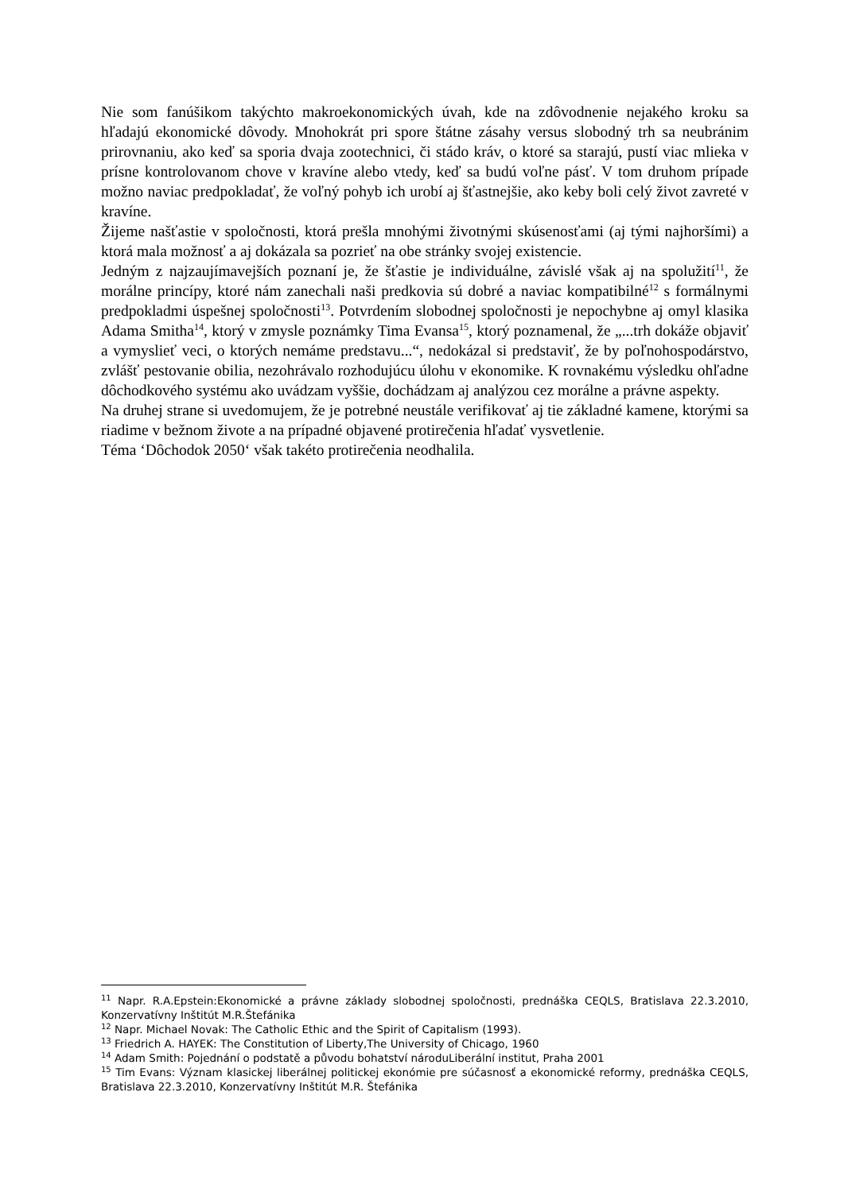Nie som fanúšikom takýchto makroekonomických úvah, kde na zdôvodnenie nejakého kroku sa hľadajú ekonomické dôvody. Mnohokrát pri spore štátne zásahy versus slobodný trh sa neubránim prirovnaniu, ako keď sa sporia dvaja zootechnici, či stádo kráv, o ktoré sa starajú, pustí viac mlieka v prísne kontrolovanom chove v kravíne alebo vtedy, keď sa budú voľne pásť. V tom druhom prípade možno naviac predpokladať, že voľný pohyb ich urobí aj šťastnejšie, ako keby boli celý život zavreté v kravíne.
Žijeme našťastie v spoločnosti, ktorá prešla mnohými životnými skúsenosťami (aj tými najhoršími) a ktorá mala možnosť a aj dokázala sa pozrieť na obe stránky svojej existencie.
Jedným z najzaujímavejších poznaní je, že šťastie je individuálne, závislé však aj na spolužití<sup>11</sup>, že morálne princípy, ktoré nám zanechali naši predkovia sú dobré a naviac kompatibilné<sup>12</sup> s formálnymi predpokladmi úspešnej spoločnosti<sup>13</sup>. Potvrdením slobodnej spoločnosti je nepochybne aj omyl klasika Adama Smitha<sup>14</sup>, ktorý v zmysle poznámky Tima Evansa<sup>15</sup>, ktorý poznamenal, že „...trh dokáže objaviť a vymyslieť veci, o ktorých nemáme predstavu...“, nedokázal si predstaviť, že by poľnohospodárstvo, zvlášť pestovanie obilia, nezohrávalo rozhodujúcu úlohu v ekonomike. K rovnakému výsledku ohľadne dôchodkového systému ako uvádzam vyššie, dochádzam aj analýzou cez morálne a právne aspekty.
Na druhej strane si uvedomujem, že je potrebné neustále verifikovať aj tie základné kamene, ktorými sa riadime v bežnom živote a na prípadné objavené protirečenia hľadať vysvetlenie.
Téma ‘Dôchodok 2050‘ však takéto protirečenia neodhalila.
<sup>11</sup> Napr. R.A.Epstein:Ekonomické a právne základy slobodnej spoločnosti, prednáška CEQLS, Bratislava 22.3.2010, Konzervatívny Inštitút M.R.Štefánika
<sup>12</sup> Napr. Michael Novak: The Catholic Ethic and the Spirit of Capitalism (1993).
<sup>13</sup> Friedrich A. HAYEK: The Constitution of Liberty,The University of Chicago, 1960
<sup>14</sup> Adam Smith: Pojednání o podstatě a původu bohatství národuLiberální institut, Praha 2001
<sup>15</sup> Tim Evans: Význam klasickej liberálnej politickej ekonómie pre súčasnosť a ekonomické reformy, prednáška CEQLS, Bratislava 22.3.2010, Konzervatívny Inštitút M.R. Štefánika